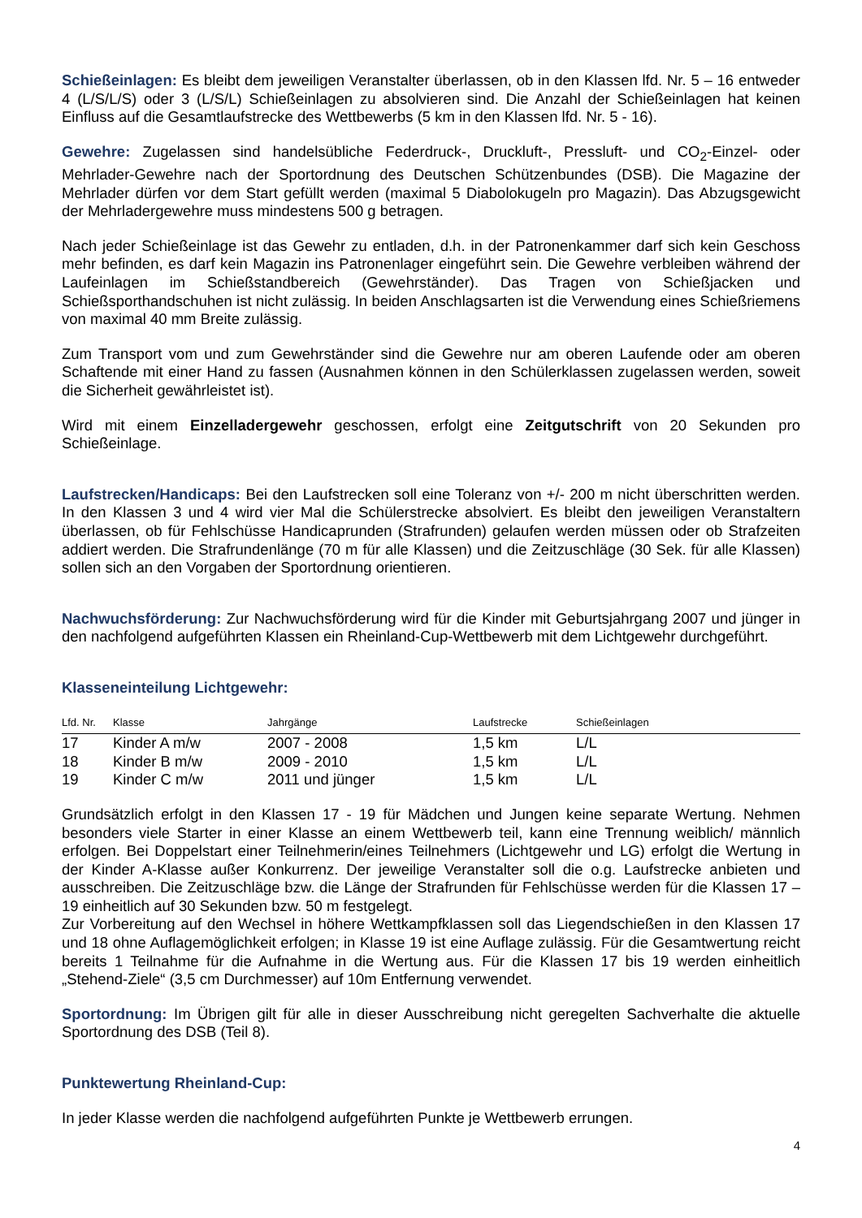Schießeinlagen: Es bleibt dem jeweiligen Veranstalter überlassen, ob in den Klassen lfd. Nr. 5 – 16 entweder 4 (L/S/L/S) oder 3 (L/S/L) Schießeinlagen zu absolvieren sind. Die Anzahl der Schießeinlagen hat keinen Einfluss auf die Gesamtlaufstrecke des Wettbewerbs (5 km in den Klassen lfd. Nr. 5 - 16).
Gewehre: Zugelassen sind handelsübliche Federdruck-, Druckluft-, Pressluft- und CO<sub>2</sub>-Einzel- oder Mehrlader-Gewehre nach der Sportordnung des Deutschen Schützenbundes (DSB). Die Magazine der Mehrlader dürfen vor dem Start gefüllt werden (maximal 5 Diabolokugeln pro Magazin). Das Abzugsgewicht der Mehrladergewehre muss mindestens 500 g betragen.
Nach jeder Schießeinlage ist das Gewehr zu entladen, d.h. in der Patronenkammer darf sich kein Geschoss mehr befinden, es darf kein Magazin ins Patronenlager eingeführt sein. Die Gewehre verbleiben während der Laufeinlagen im Schießstandbereich (Gewehrständer). Das Tragen von Schießjacken und Schießsporthandschuhen ist nicht zulässig. In beiden Anschlagsarten ist die Verwendung eines Schießriemens von maximal 40 mm Breite zulässig.
Zum Transport vom und zum Gewehrständer sind die Gewehre nur am oberen Laufende oder am oberen Schaftende mit einer Hand zu fassen (Ausnahmen können in den Schülerklassen zugelassen werden, soweit die Sicherheit gewährleistet ist).
Wird mit einem Einzelladergewehr geschossen, erfolgt eine Zeitgutschrift von 20 Sekunden pro Schießeinlage.
Laufstrecken/Handicaps: Bei den Laufstrecken soll eine Toleranz von +/- 200 m nicht überschritten werden. In den Klassen 3 und 4 wird vier Mal die Schülerstrecke absolviert. Es bleibt den jeweiligen Veranstaltern überlassen, ob für Fehlschüsse Handicaprunden (Strafrunden) gelaufen werden müssen oder ob Strafzeiten addiert werden. Die Strafrundenlänge (70 m für alle Klassen) und die Zeitzuschläge (30 Sek. für alle Klassen) sollen sich an den Vorgaben der Sportordnung orientieren.
Nachwuchsförderung: Zur Nachwuchsförderung wird für die Kinder mit Geburtsjahrgang 2007 und jünger in den nachfolgend aufgeführten Klassen ein Rheinland-Cup-Wettbewerb mit dem Lichtgewehr durchgeführt.
Klasseneinteilung Lichtgewehr:
| Lfd. Nr. | Klasse | Jahrgänge | Laufstrecke | Schießeinlagen |
| --- | --- | --- | --- | --- |
| 17 | Kinder A m/w | 2007 - 2008 | 1,5 km | L/L |
| 18 | Kinder B m/w | 2009 - 2010 | 1,5 km | L/L |
| 19 | Kinder C m/w | 2011 und jünger | 1,5 km | L/L |
Grundsätzlich erfolgt in den Klassen 17 - 19 für Mädchen und Jungen keine separate Wertung. Nehmen besonders viele Starter in einer Klasse an einem Wettbewerb teil, kann eine Trennung weiblich/ männlich erfolgen. Bei Doppelstart einer Teilnehmerin/eines Teilnehmers (Lichtgewehr und LG) erfolgt die Wertung in der Kinder A-Klasse außer Konkurrenz. Der jeweilige Veranstalter soll die o.g. Laufstrecke anbieten und ausschreiben. Die Zeitzuschläge bzw. die Länge der Strafrunden für Fehlschüsse werden für die Klassen 17 – 19 einheitlich auf 30 Sekunden bzw. 50 m festgelegt.
Zur Vorbereitung auf den Wechsel in höhere Wettkampfklassen soll das Liegendschießen in den Klassen 17 und 18 ohne Auflagemöglichkeit erfolgen; in Klasse 19 ist eine Auflage zulässig. Für die Gesamtwertung reicht bereits 1 Teilnahme für die Aufnahme in die Wertung aus. Für die Klassen 17 bis 19 werden einheitlich „Stehend-Ziele“ (3,5 cm Durchmesser) auf 10m Entfernung verwendet.
Sportordnung: Im Übrigen gilt für alle in dieser Ausschreibung nicht geregelten Sachverhalte die aktuelle Sportordnung des DSB (Teil 8).
Punktewertung Rheinland-Cup:
In jeder Klasse werden die nachfolgend aufgeführten Punkte je Wettbewerb errungen.
4